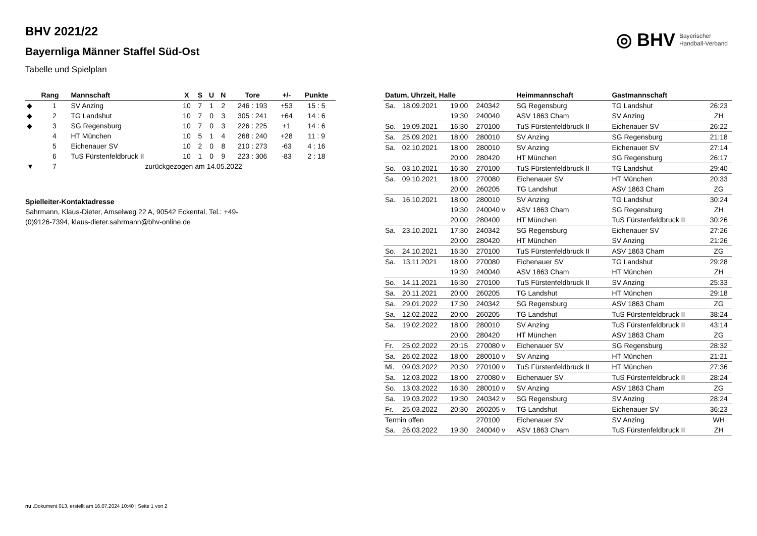BHV 2021/22
Bayernliga Männer Staffel Süd-Ost
Tabelle und Spielplan
◎ BHV
Bayerischer
Handball-Verband
| | Rang | Mannschaft | X | S | U | N | Tore | +/- | Punkte |
| --- | --- | --- | --- | --- | --- | --- | --- | --- | --- |
| ◆ | 1 | SV Anzing | 10 | 7 | 1 | 2 | 246 : 193 | +53 | 15 : 5 |
| ◆ | 2 | TG Landshut | 10 | 7 | 0 | 3 | 305 : 241 | +64 | 14 : 6 |
| ◆ | 3 | SG Regensburg | 10 | 7 | 0 | 3 | 226 : 225 | +1 | 14 : 6 |
| | 4 | HT München | 10 | 5 | 1 | 4 | 268 : 240 | +28 | 11 : 9 |
| | 5 | Eichenauer SV | 10 | 2 | 0 | 8 | 210 : 273 | -63 | 4 : 16 |
| | 6 | TuS Fürstenfeldbruck II | 10 | 1 | 0 | 9 | 223 : 306 | -83 | 2 : 18 |
| ▼ | 7 | zurückgezogen am 14.05.2022 | | | | | | | |
Spielleiter-Kontaktadresse
Sahrmann, Klaus-Dieter, Amselweg 22 A, 90542 Eckental, Tel.: +49-(0)9126-7394, klaus-dieter.sahrmann@bhv-online.de
| Datum, Uhrzeit, Halle | | | | Heimmannschaft | Gastmannschaft | |
| --- | --- | --- | --- | --- | --- | --- |
| Sa. | 18.09.2021 | 19:00 | 240342 | SG Regensburg | TG Landshut | 26:23 |
| | | 19:30 | 240040 | ASV 1863 Cham | SV Anzing | ZH |
| So. | 19.09.2021 | 16:30 | 270100 | TuS Fürstenfeldbruck II | Eichenauer SV | 26:22 |
| Sa. | 25.09.2021 | 18:00 | 280010 | SV Anzing | SG Regensburg | 21:18 |
| Sa. | 02.10.2021 | 18:00 | 280010 | SV Anzing | Eichenauer SV | 27:14 |
| | | 20:00 | 280420 | HT München | SG Regensburg | 26:17 |
| So. | 03.10.2021 | 16:30 | 270100 | TuS Fürstenfeldbruck II | TG Landshut | 29:40 |
| Sa. | 09.10.2021 | 18:00 | 270080 | Eichenauer SV | HT München | 20:33 |
| | | 20:00 | 260205 | TG Landshut | ASV 1863 Cham | ZG |
| Sa. | 16.10.2021 | 18:00 | 280010 | SV Anzing | TG Landshut | 30:24 |
| | | 19:30 | 240040 v | ASV 1863 Cham | SG Regensburg | ZH |
| | | 20:00 | 280400 | HT München | TuS Fürstenfeldbruck II | 30:26 |
| Sa. | 23.10.2021 | 17:30 | 240342 | SG Regensburg | Eichenauer SV | 27:26 |
| | | 20:00 | 280420 | HT München | SV Anzing | 21:26 |
| So. | 24.10.2021 | 16:30 | 270100 | TuS Fürstenfeldbruck II | ASV 1863 Cham | ZG |
| Sa. | 13.11.2021 | 18:00 | 270080 | Eichenauer SV | TG Landshut | 29:28 |
| | | 19:30 | 240040 | ASV 1863 Cham | HT München | ZH |
| So. | 14.11.2021 | 16:30 | 270100 | TuS Fürstenfeldbruck II | SV Anzing | 25:33 |
| Sa. | 20.11.2021 | 20:00 | 260205 | TG Landshut | HT München | 29:18 |
| Sa. | 29.01.2022 | 17:30 | 240342 | SG Regensburg | ASV 1863 Cham | ZG |
| Sa. | 12.02.2022 | 20:00 | 260205 | TG Landshut | TuS Fürstenfeldbruck II | 38:24 |
| Sa. | 19.02.2022 | 18:00 | 280010 | SV Anzing | TuS Fürstenfeldbruck II | 43:14 |
| | | 20:00 | 280420 | HT München | ASV 1863 Cham | ZG |
| Fr. | 25.02.2022 | 20:15 | 270080 v | Eichenauer SV | SG Regensburg | 28:32 |
| Sa. | 26.02.2022 | 18:00 | 280010 v | SV Anzing | HT München | 21:21 |
| Mi. | 09.03.2022 | 20:30 | 270100 v | TuS Fürstenfeldbruck II | HT München | 27:36 |
| Sa. | 12.03.2022 | 18:00 | 270080 v | Eichenauer SV | TuS Fürstenfeldbruck II | 28:24 |
| So. | 13.03.2022 | 16:30 | 280010 v | SV Anzing | ASV 1863 Cham | ZG |
| Sa. | 19.03.2022 | 19:30 | 240342 v | SG Regensburg | SV Anzing | 28:24 |
| Fr. | 25.03.2022 | 20:30 | 260205 v | TG Landshut | Eichenauer SV | 36:23 |
| Termin offen | | | 270100 | Eichenauer SV | SV Anzing | WH |
| Sa. | 26.03.2022 | 19:30 | 240040 v | ASV 1863 Cham | TuS Fürstenfeldbruck II | ZH |
nu .Dokument 013, erstellt am 16.07.2024 10:40 | Seite 1 von 2